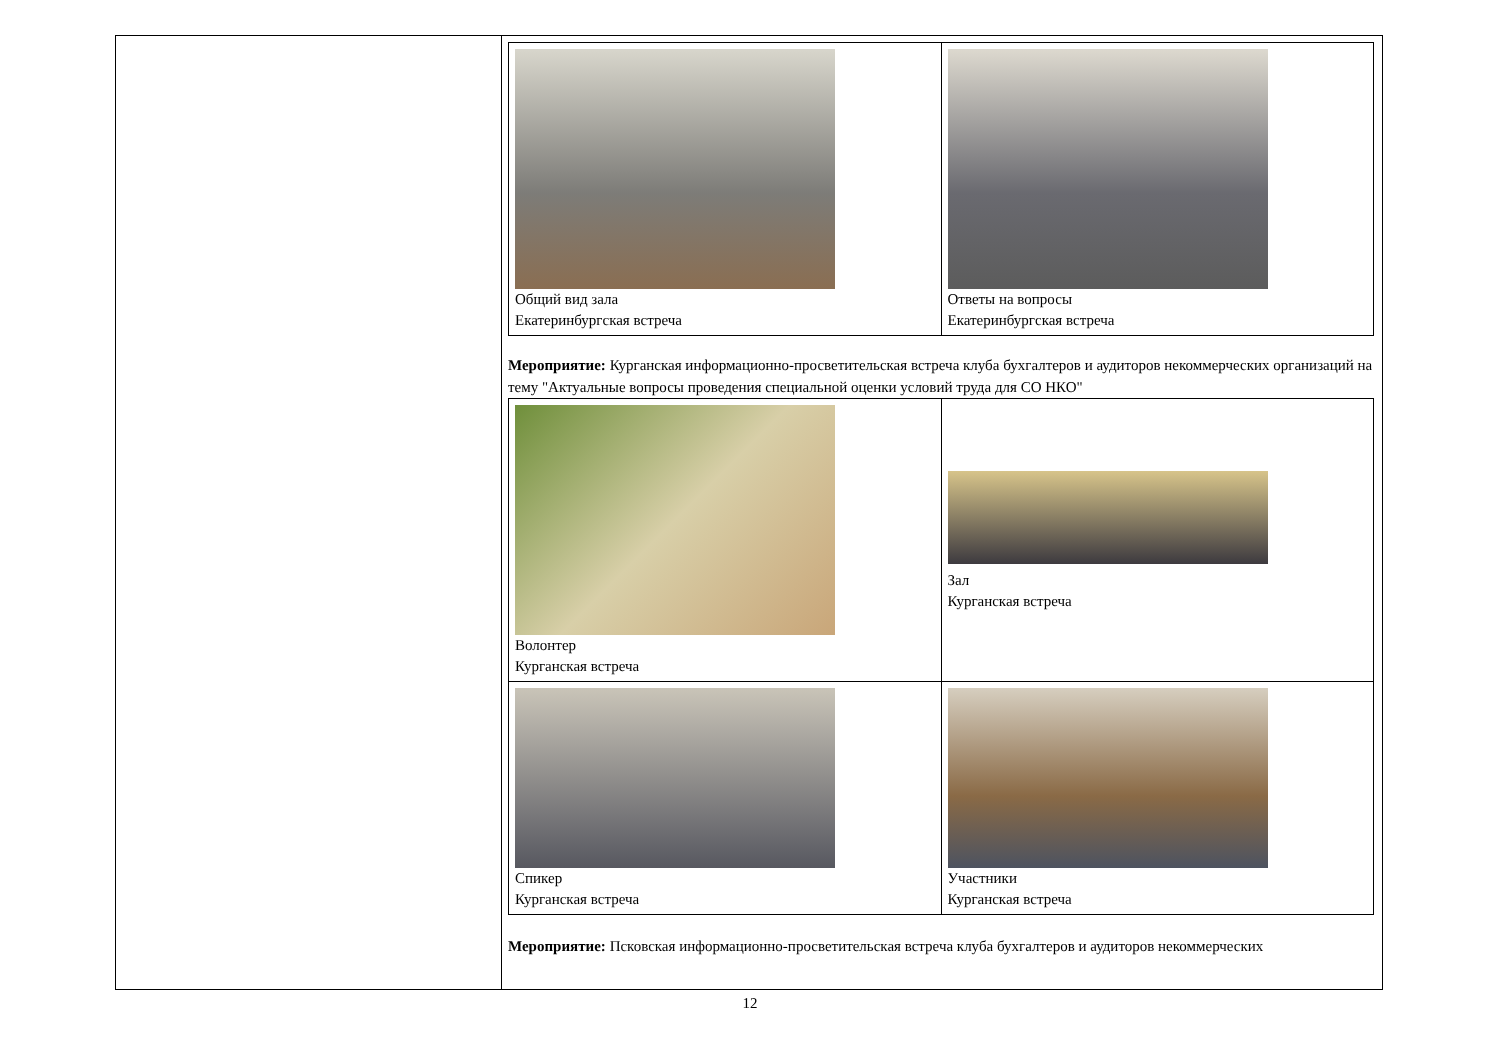| | / Общий вид зала Екатеринбургская встреча / Ответы на вопросы Екатеринбургская встреча / Мероприятие: Курганская информационно-просветительская встреча клуба бухгалтеров и аудиторов некоммерческих организаций на тему "Актуальные вопросы проведения специальной оценки условий труда для СО НКО" / Волонтер Курганская встреча / Зал Курганская встреча / / Спикер Курганская встреча / Участники Курганская встреча / Мероприятие: Псковская информационно-просветительская встреча клуба бухгалтеров и аудиторов некоммерческих |
12